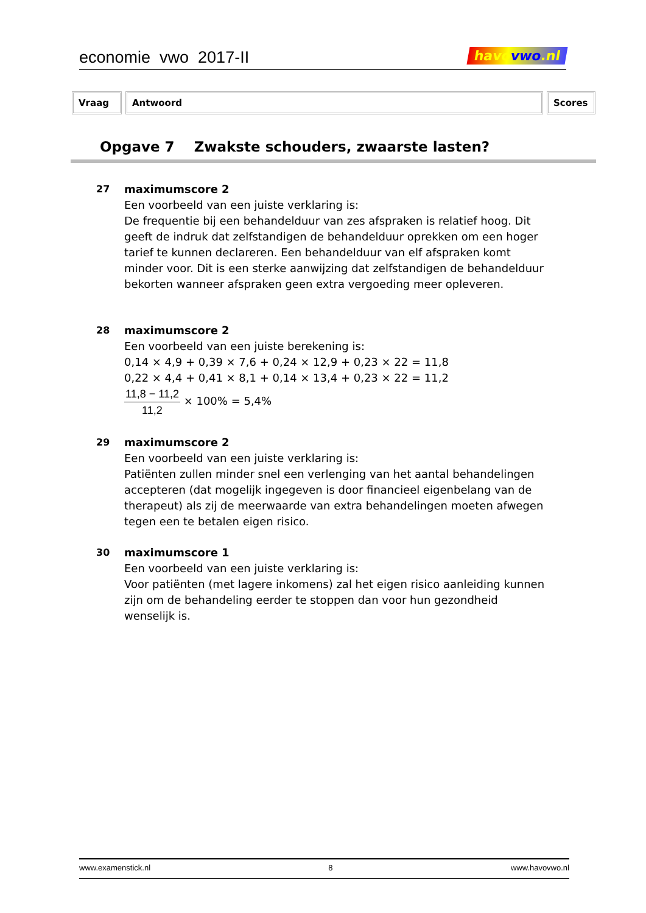economie vwo 2017-II
havovwo.nl
Vraag Antwoord Scores
Opgave 7 Zwakste schouders, zwaarste lasten?
27
maximumscore 2
Een voorbeeld van een juiste verklaring is:
De frequentie bij een behandelduur van zes afspraken is relatief hoog. Dit geeft de indruk dat zelfstandigen de behandelduur oprekken om een hoger tarief te kunnen declareren. Een behandelduur van elf afspraken komt minder voor. Dit is een sterke aanwijzing dat zelfstandigen de behandelduur bekorten wanneer afspraken geen extra vergoeding meer opleveren.
28
maximumscore 2
Een voorbeeld van een juiste berekening is:
0,14 × 4,9 + 0,39 × 7,6 + 0,24 × 12,9 + 0,23 × 22 = 11,8
0,22 × 4,4 + 0,41 × 8,1 + 0,14 × 13,4 + 0,23 × 22 = 11,2
11,8 − 11,2
11,2
× 100% = 5,4%
29
maximumscore 2
Een voorbeeld van een juiste verklaring is:
Patiënten zullen minder snel een verlenging van het aantal behandelingen accepteren (dat mogelijk ingegeven is door financieel eigenbelang van de therapeut) als zij de meerwaarde van extra behandelingen moeten afwegen tegen een te betalen eigen risico.
30
maximumscore 1
Een voorbeeld van een juiste verklaring is:
Voor patiënten (met lagere inkomens) zal het eigen risico aanleiding kunnen zijn om de behandeling eerder te stoppen dan voor hun gezondheid wenselijk is.
www.examenstick.nl 8 www.havovwo.nl